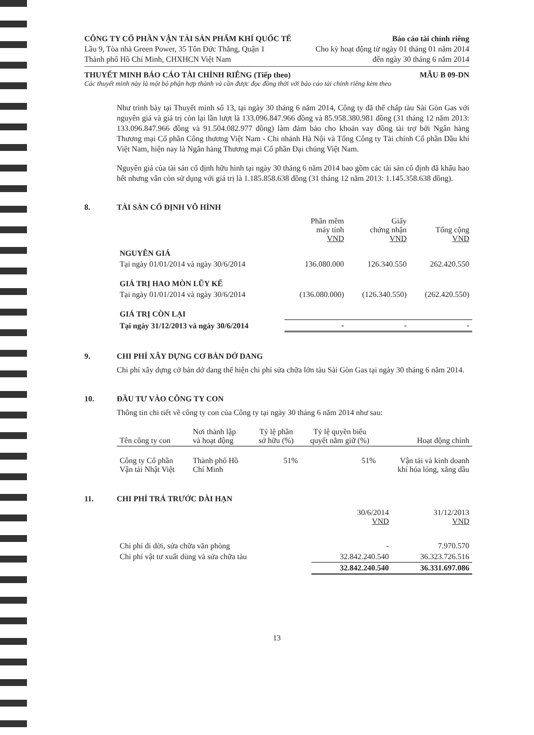CÔNG TY CỔ PHẦN VẬN TẢI SẢN PHẨM KHÍ QUỐC TẾ Báo cáo tài chính riêng
Lầu 9, Tòa nhà Green Power, 35 Tôn Đức Thắng, Quận 1 Cho kỳ hoạt động từ ngày 01 tháng 01 năm 2014
Thành phố Hồ Chí Minh, CHXHCN Việt Nam đến ngày 30 tháng 6 năm 2014
THUYẾT MINH BÁO CÁO TÀI CHÍNH RIÊNG (Tiếp theo) MẪU B 09-DN
Các thuyết minh này là một bộ phận hợp thành và cần được đọc đồng thời với báo cáo tài chính riêng kèm theo
Như trình bày tại Thuyết minh số 13, tại ngày 30 tháng 6 năm 2014, Công ty đã thế chấp tàu Sài Gòn Gas với nguyên giá và giá trị còn lại lần lượt là 133.096.847.966 đồng và 85.958.380.981 đồng (31 tháng 12 năm 2013: 133.096.847.966 đồng và 91.504.082.977 đồng) làm đảm bảo cho khoản vay đồng tài trợ bởi Ngân hàng Thương mại Cổ phần Công thương Việt Nam - Chi nhánh Hà Nội và Tổng Công ty Tài chính Cổ phần Dầu khí Việt Nam, hiện nay là Ngân hàng Thương mại Cổ phần Đại chúng Việt Nam.
Nguyên giá của tài sản cố định hữu hình tại ngày 30 tháng 6 năm 2014 bao gồm các tài sản cố định đã khấu hao hết nhưng vẫn còn sử dụng với giá trị là 1.185.858.638 đồng (31 tháng 12 năm 2013: 1.145.358.638 đồng).
8. TÀI SẢN CỐ ĐỊNH VÔ HÌNH
| | Phần mềm máy tính VND | Giấy chứng nhận VND | Tổng cộng VND |
| --- | --- | --- | --- |
| NGUYÊN GIÁ | | | |
| Tại ngày 01/01/2014 và ngày 30/6/2014 | 136.080.000 | 126.340.550 | 262.420.550 |
| GIÁ TRỊ HAO MÒN LŨY KẾ | | | |
| Tại ngày 01/01/2014 và ngày 30/6/2014 | (136.080.000) | (126.340.550) | (262.420.550) |
| GIÁ TRỊ CÒN LẠI | | | |
| Tại ngày 31/12/2013 và ngày 30/6/2014 | - | - | - |
9. CHI PHÍ XÂY DỰNG CƠ BẢN DỞ DANG
Chi phí xây dựng cở bản dở dang thể hiện chi phí sửa chữa lớn tàu Sài Gòn Gas tại ngày 30 tháng 6 năm 2014.
10. ĐẦU TƯ VÀO CÔNG TY CON
Thông tin chi tiết về công ty con của Công ty tại ngày 30 tháng 6 năm 2014 như sau:
| Tên công ty con | Nơi thành lập và hoạt động | Tỷ lệ phần sở hữu (%) | Tỷ lệ quyền biểu quyết nắm giữ (%) | Hoạt động chính |
| --- | --- | --- | --- | --- |
| Công ty Cổ phần Vận tải Nhật Việt | Thành phố Hồ Chí Minh | 51% | 51% | Vận tải và kinh doanh khí hóa lỏng, xăng dầu |
11. CHI PHÍ TRẢ TRƯỚC DÀI HẠN
| | 30/6/2014 VND | 31/12/2013 VND |
| --- | --- | --- |
| Chi phí di dời, sửa chữa văn phòng | - | 7.970.570 |
| Chi phí vật tư xuất dùng và sửa chữa tàu | 32.842.240.540 | 36.323.726.516 |
| | 32.842.240.540 | 36.331.697.086 |
13